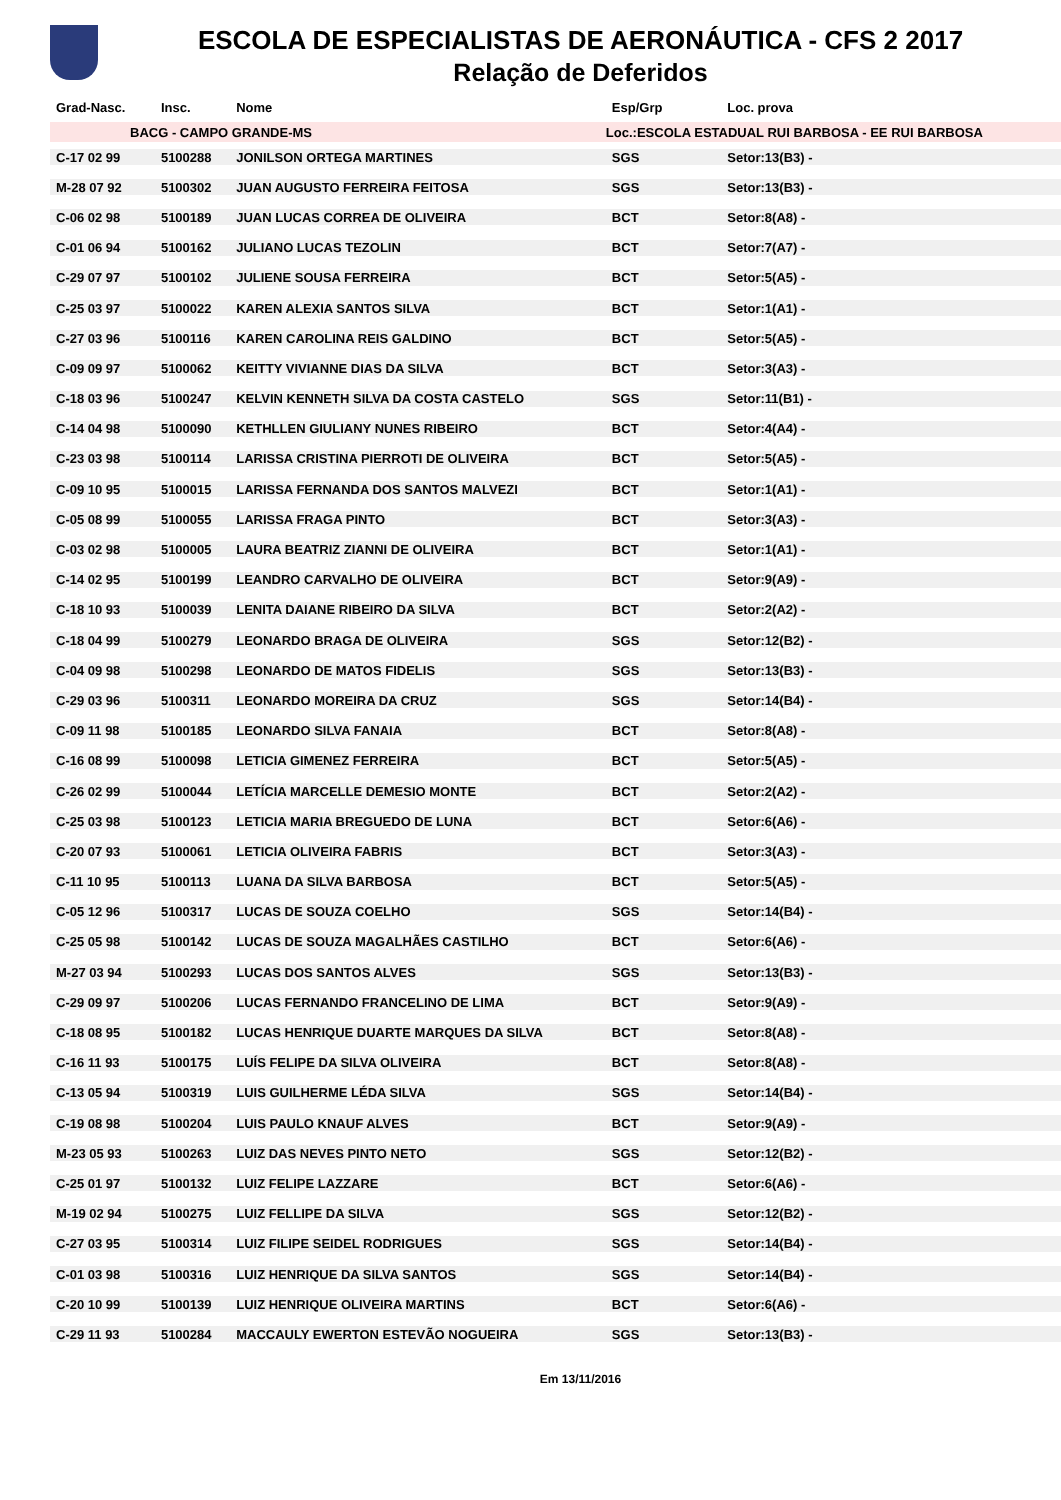ESCOLA DE ESPECIALISTAS DE AERONÁUTICA - CFS 2 2017
Relação de Deferidos
| Grad-Nasc. | Insc. | Nome | Esp/Grp | Loc. prova | |
| --- | --- | --- | --- | --- | --- |
| BACG - CAMPO GRANDE-MS | | | Loc.:ESCOLA ESTADUAL RUI BARBOSA - EE RUI BARBOSA | | |
| C-17 02 99 | 5100288 | JONILSON ORTEGA MARTINES | SGS | Setor:13(B3) - | |
| M-28 07 92 | 5100302 | JUAN AUGUSTO FERREIRA FEITOSA | SGS | Setor:13(B3) - | |
| C-06 02 98 | 5100189 | JUAN LUCAS CORREA DE OLIVEIRA | BCT | Setor:8(A8) - | |
| C-01 06 94 | 5100162 | JULIANO LUCAS TEZOLIN | BCT | Setor:7(A7) - | |
| C-29 07 97 | 5100102 | JULIENE SOUSA FERREIRA | BCT | Setor:5(A5) - | |
| C-25 03 97 | 5100022 | KAREN ALEXIA SANTOS SILVA | BCT | Setor:1(A1) - | |
| C-27 03 96 | 5100116 | KAREN CAROLINA REIS GALDINO | BCT | Setor:5(A5) - | |
| C-09 09 97 | 5100062 | KEITTY VIVIANNE DIAS DA SILVA | BCT | Setor:3(A3) - | |
| C-18 03 96 | 5100247 | KELVIN KENNETH SILVA DA COSTA CASTELO | SGS | Setor:11(B1) - | |
| C-14 04 98 | 5100090 | KETHLLEN GIULIANY NUNES RIBEIRO | BCT | Setor:4(A4) - | |
| C-23 03 98 | 5100114 | LARISSA CRISTINA PIERROTI DE OLIVEIRA | BCT | Setor:5(A5) - | |
| C-09 10 95 | 5100015 | LARISSA FERNANDA DOS SANTOS MALVEZI | BCT | Setor:1(A1) - | |
| C-05 08 99 | 5100055 | LARISSA FRAGA PINTO | BCT | Setor:3(A3) - | |
| C-03 02 98 | 5100005 | LAURA BEATRIZ ZIANNI DE OLIVEIRA | BCT | Setor:1(A1) - | |
| C-14 02 95 | 5100199 | LEANDRO CARVALHO DE OLIVEIRA | BCT | Setor:9(A9) - | |
| C-18 10 93 | 5100039 | LENITA DAIANE RIBEIRO DA SILVA | BCT | Setor:2(A2) - | |
| C-18 04 99 | 5100279 | LEONARDO BRAGA DE OLIVEIRA | SGS | Setor:12(B2) - | |
| C-04 09 98 | 5100298 | LEONARDO DE MATOS FIDELIS | SGS | Setor:13(B3) - | |
| C-29 03 96 | 5100311 | LEONARDO MOREIRA DA CRUZ | SGS | Setor:14(B4) - | |
| C-09 11 98 | 5100185 | LEONARDO SILVA FANAIA | BCT | Setor:8(A8) - | |
| C-16 08 99 | 5100098 | LETICIA GIMENEZ FERREIRA | BCT | Setor:5(A5) - | |
| C-26 02 99 | 5100044 | LETÍCIA MARCELLE DEMESIO MONTE | BCT | Setor:2(A2) - | |
| C-25 03 98 | 5100123 | LETICIA MARIA BREGUEDO DE LUNA | BCT | Setor:6(A6) - | |
| C-20 07 93 | 5100061 | LETICIA OLIVEIRA FABRIS | BCT | Setor:3(A3) - | |
| C-11 10 95 | 5100113 | LUANA DA SILVA BARBOSA | BCT | Setor:5(A5) - | |
| C-05 12 96 | 5100317 | LUCAS DE SOUZA COELHO | SGS | Setor:14(B4) - | |
| C-25 05 98 | 5100142 | LUCAS DE SOUZA MAGALHÃES CASTILHO | BCT | Setor:6(A6) - | |
| M-27 03 94 | 5100293 | LUCAS DOS SANTOS ALVES | SGS | Setor:13(B3) - | |
| C-29 09 97 | 5100206 | LUCAS FERNANDO FRANCELINO DE LIMA | BCT | Setor:9(A9) - | |
| C-18 08 95 | 5100182 | LUCAS HENRIQUE DUARTE MARQUES DA SILVA | BCT | Setor:8(A8) - | |
| C-16 11 93 | 5100175 | LUÍS FELIPE DA SILVA OLIVEIRA | BCT | Setor:8(A8) - | |
| C-13 05 94 | 5100319 | LUIS GUILHERME LÉDA SILVA | SGS | Setor:14(B4) - | |
| C-19 08 98 | 5100204 | LUIS PAULO KNAUF ALVES | BCT | Setor:9(A9) - | |
| M-23 05 93 | 5100263 | LUIZ DAS NEVES PINTO NETO | SGS | Setor:12(B2) - | |
| C-25 01 97 | 5100132 | LUIZ FELIPE LAZZARE | BCT | Setor:6(A6) - | |
| M-19 02 94 | 5100275 | LUIZ FELLIPE DA SILVA | SGS | Setor:12(B2) - | |
| C-27 03 95 | 5100314 | LUIZ FILIPE SEIDEL RODRIGUES | SGS | Setor:14(B4) - | |
| C-01 03 98 | 5100316 | LUIZ HENRIQUE DA SILVA SANTOS | SGS | Setor:14(B4) - | |
| C-20 10 99 | 5100139 | LUIZ HENRIQUE OLIVEIRA MARTINS | BCT | Setor:6(A6) - | |
| C-29 11 93 | 5100284 | MACCAULY EWERTON ESTEVÃO NOGUEIRA | SGS | Setor:13(B3) - | |
Em 13/11/2016